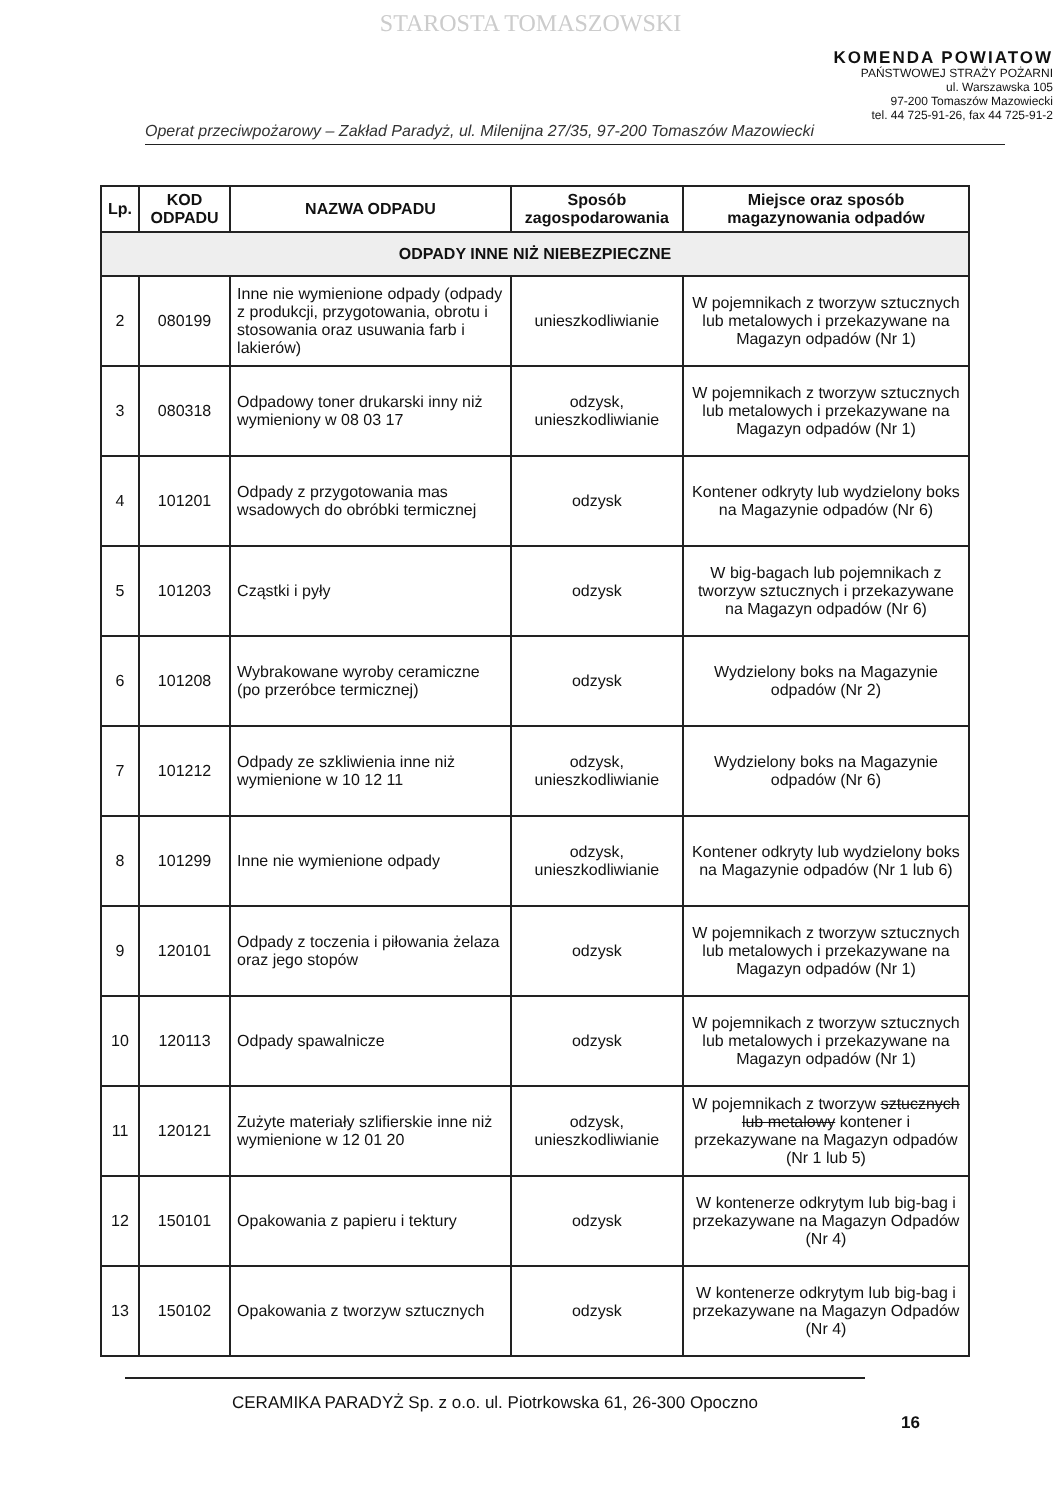STAROSTA TOMASZOWSKI
KOMENDA POWIATOW
PAŃSTWOWEJ STRAŻY POŻARNI
ul. Warszawska 105
97-200 Tomaszów Mazowiecki
tel. 44 725-91-26, fax 44 725-91-2
Operat przeciwpożarowy – Zakład Paradyż, ul. Milenijna 27/35, 97-200 Tomaszów Mazowiecki
| Lp. | KOD ODPADU | NAZWA ODPADU | Sposób zagospodarowania | Miejsce oraz sposób magazynowania odpadów |
| --- | --- | --- | --- | --- |
| ODPADY INNE NIŻ NIEBEZPIECZNE | | | | |
| 2 | 080199 | Inne nie wymienione odpady (odpady z produkcji, przygotowania, obrotu i stosowania oraz usuwania farb i lakierów) | unieszkodliwianie | W pojemnikach z tworzyw sztucznych lub metalowych i przekazywane na Magazyn odpadów (Nr 1) |
| 3 | 080318 | Odpadowy toner drukarski inny niż wymieniony w 08 03 17 | odzysk, unieszkodliwianie | W pojemnikach z tworzyw sztucznych lub metalowych i przekazywane na Magazyn odpadów (Nr 1) |
| 4 | 101201 | Odpady z przygotowania mas wsadowych do obróbki termicznej | odzysk | Kontener odkryty lub wydzielony boks na Magazynie odpadów (Nr 6) |
| 5 | 101203 | Cząstki i pyły | odzysk | W big-bagach lub pojemnikach z tworzyw sztucznych i przekazywane na Magazyn odpadów (Nr 6) |
| 6 | 101208 | Wybrakowane wyroby ceramiczne (po przeróbce termicznej) | odzysk | Wydzielony boks na Magazynie odpadów (Nr 2) |
| 7 | 101212 | Odpady ze szkliwienia inne niż wymienione w 10 12 11 | odzysk, unieszkodliwianie | Wydzielony boks na Magazynie odpadów (Nr 6) |
| 8 | 101299 | Inne nie wymienione odpady | odzysk, unieszkodliwianie | Kontener odkryty lub wydzielony boks na Magazynie odpadów (Nr 1 lub 6) |
| 9 | 120101 | Odpady z toczenia i piłowania żelaza oraz jego stopów | odzysk | W pojemnikach z tworzyw sztucznych lub metalowych i przekazywane na Magazyn odpadów (Nr 1) |
| 10 | 120113 | Odpady spawalnicze | odzysk | W pojemnikach z tworzyw sztucznych lub metalowych i przekazywane na Magazyn odpadów (Nr 1) |
| 11 | 120121 | Zużyte materiały szlifierskie inne niż wymienione w 12 01 20 | odzysk, unieszkodliwianie | W pojemnikach z tworzyw sztucznych lub metalowy kontener i przekazywane na Magazyn odpadów (Nr 1 lub 5) |
| 12 | 150101 | Opakowania z papieru i tektury | odzysk | W kontenerze odkrytym lub big-bag i przekazywane na Magazyn Odpadów (Nr 4) |
| 13 | 150102 | Opakowania z tworzyw sztucznych | odzysk | W kontenerze odkrytym lub big-bag i przekazywane na Magazyn Odpadów (Nr 4) |
CERAMIKA PARADYŻ Sp. z o.o. ul. Piotrkowska 61, 26-300 Opoczno
16